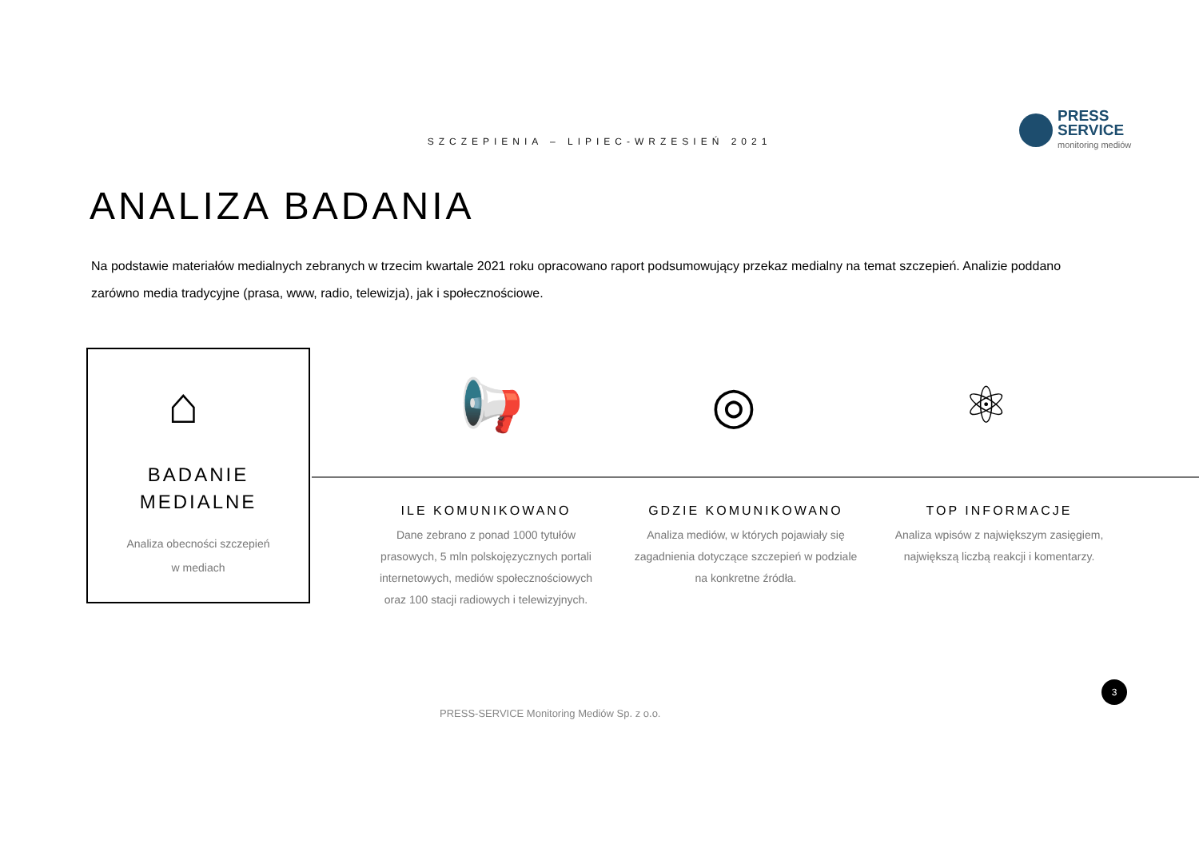PRESS
SERVICE
monitoring mediów
SZCZEPIENIA – LIPIEC-WRZESIEŃ 2021
ANALIZA BADANIA
Na podstawie materiałów medialnych zebranych w trzecim kwartale 2021 roku opracowano raport podsumowujący przekaz medialny na temat szczepień. Analizie poddano zarówno media tradycyjne (prasa, www, radio, telewizja), jak i społecznościowe.
BADANIE
MEDIALNE
Analiza obecności szczepień
w mediach
⌂ 📢 ◎ ⚛
ILE KOMUNIKOWANO
Dane zebrano z ponad 1000 tytułów prasowych, 5 mln polskojęzycznych portali internetowych, mediów społecznościowych oraz 100 stacji radiowych i telewizyjnych.
GDZIE KOMUNIKOWANO
Analiza mediów, w których pojawiały się zagadnienia dotyczące szczepień w podziale na konkretne źródła.
TOP INFORMACJE
Analiza wpisów z największym zasięgiem, największą liczbą reakcji i komentarzy.
3
PRESS-SERVICE Monitoring Mediów Sp. z o.o.